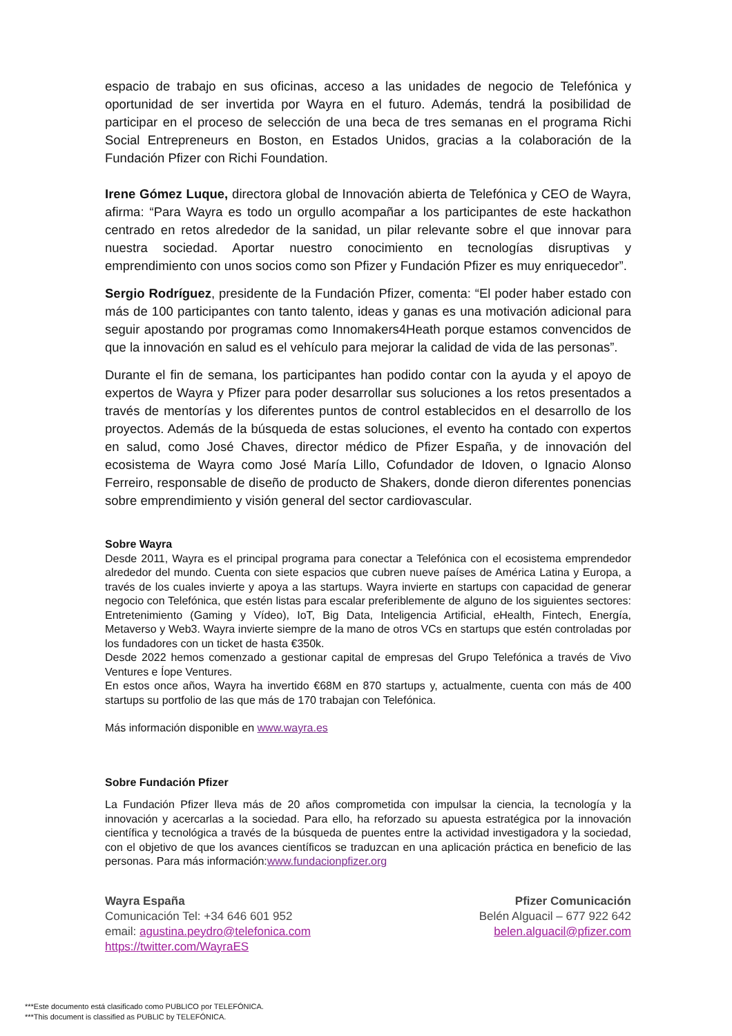espacio de trabajo en sus oficinas, acceso a las unidades de negocio de Telefónica y oportunidad de ser invertida por Wayra en el futuro. Además, tendrá la posibilidad de participar en el proceso de selección de una beca de tres semanas en el programa Richi Social Entrepreneurs en Boston, en Estados Unidos, gracias a la colaboración de la Fundación Pfizer con Richi Foundation.
Irene Gómez Luque, directora global de Innovación abierta de Telefónica y CEO de Wayra, afirma: “Para Wayra es todo un orgullo acompañar a los participantes de este hackathon centrado en retos alrededor de la sanidad, un pilar relevante sobre el que innovar para nuestra sociedad. Aportar nuestro conocimiento en tecnologías disruptivas y emprendimiento con unos socios como son Pfizer y Fundación Pfizer es muy enriquecedor”.
Sergio Rodríguez, presidente de la Fundación Pfizer, comenta: “El poder haber estado con más de 100 participantes con tanto talento, ideas y ganas es una motivación adicional para seguir apostando por programas como Innomakers4Heath porque estamos convencidos de que la innovación en salud es el vehículo para mejorar la calidad de vida de las personas”.
Durante el fin de semana, los participantes han podido contar con la ayuda y el apoyo de expertos de Wayra y Pfizer para poder desarrollar sus soluciones a los retos presentados a través de mentorías y los diferentes puntos de control establecidos en el desarrollo de los proyectos. Además de la búsqueda de estas soluciones, el evento ha contado con expertos en salud, como José Chaves, director médico de Pfizer España, y de innovación del ecosistema de Wayra como José María Lillo, Cofundador de Idoven, o Ignacio Alonso Ferreiro, responsable de diseño de producto de Shakers, donde dieron diferentes ponencias sobre emprendimiento y visión general del sector cardiovascular.
Sobre Wayra
Desde 2011, Wayra es el principal programa para conectar a Telefónica con el ecosistema emprendedor alrededor del mundo. Cuenta con siete espacios que cubren nueve países de América Latina y Europa, a través de los cuales invierte y apoya a las startups. Wayra invierte en startups con capacidad de generar negocio con Telefónica, que estén listas para escalar preferiblemente de alguno de los siguientes sectores: Entretenimiento (Gaming y Vídeo), IoT, Big Data, Inteligencia Artificial, eHealth, Fintech, Energía, Metaverso y Web3. Wayra invierte siempre de la mano de otros VCs en startups que estén controladas por los fundadores con un ticket de hasta €350k.
Desde 2022 hemos comenzado a gestionar capital de empresas del Grupo Telefónica a través de Vivo Ventures e Íope Ventures.
En estos once años, Wayra ha invertido €68M en 870 startups y, actualmente, cuenta con más de 400 startups su portfolio de las que más de 170 trabajan con Telefónica.
Más información disponible en www.wayra.es
Sobre Fundación Pfizer
La Fundación Pfizer lleva más de 20 años comprometida con impulsar la ciencia, la tecnología y la innovación y acercarlas a la sociedad. Para ello, ha reforzado su apuesta estratégica por la innovación científica y tecnológica a través de la búsqueda de puentes entre la actividad investigadora y la sociedad, con el objetivo de que los avances científicos se traduzcan en una aplicación práctica en beneficio de las personas. Para más información:www.fundacionpfizer.org
Wayra España
Comunicación Tel: +34 646 601 952
email: agustina.peydro@telefonica.com
https://twitter.com/WayraES
Pfizer Comunicación
Belén Alguacil – 677 922 642
belen.alguacil@pfizer.com
***Este documento está clasificado como PUBLICO por TELEFÓNICA.
***This document is classified as PUBLIC by TELEFÓNICA.